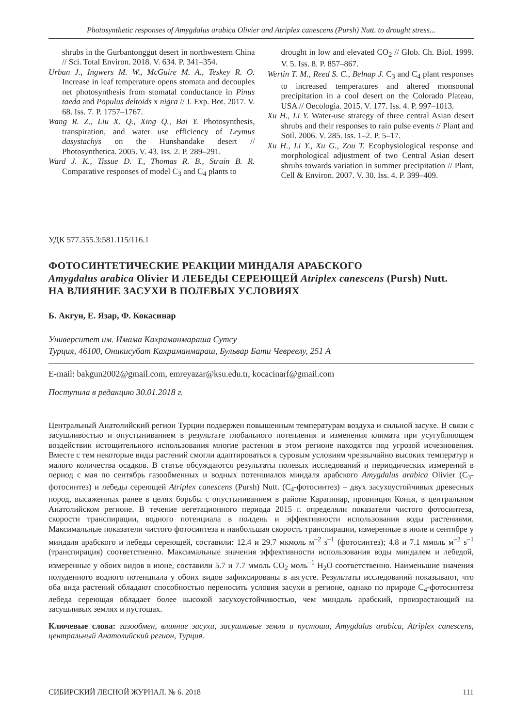Photosynthetic responses of Amygdalus arabica Olivier and Atriplex canescens (Pursh) Nutt. to drought stress...
shrubs in the Gurbantonggut desert in northwestern China // Sci. Total Environ. 2018. V. 634. P. 341–354.
Urban J., Ingwers M. W., McGuire M. A., Teskey R. O. Increase in leaf temperature opens stomata and decouples net photosynthesis from stomatal conductance in Pinus taeda and Populus deltoids x nigra // J. Exp. Bot. 2017. V. 68. Iss. 7. P. 1757–1767.
Wang R. Z., Liu X. Q., Xing Q., Bai Y. Photosynthesis, transpiration, and water use efficiency of Leymus dasystachys on the Hunshandake desert // Photosynthetica. 2005. V. 43. Iss. 2. P. 289–291.
Ward J. K., Tissue D. T., Thomas R. B., Strain B. R. Comparative responses of model C<sub>3</sub> and C<sub>4</sub> plants to
drought in low and elevated CO<sub>2</sub> // Glob. Ch. Biol. 1999. V. 5. Iss. 8. P. 857–867.
Wertin T. M., Reed S. C., Belnap J. C<sub>3</sub> and C<sub>4</sub> plant responses to increased temperatures and altered monsoonal precipitation in a cool desert on the Colorado Plateau, USA // Oecologia. 2015. V. 177. Iss. 4. P. 997–1013.
Xu H., Li Y. Water-use strategy of three central Asian desert shrubs and their responses to rain pulse events // Plant and Soil. 2006. V. 285. Iss. 1–2. P. 5–17.
Xu H., Li Y., Xu G., Zou T. Ecophysiological response and morphological adjustment of two Central Asian desert shrubs towards variation in summer precipitation // Plant, Cell & Environ. 2007. V. 30. Iss. 4. P. 399–409.
УДК 577.355.3:581.115/116.1
ФОТОСИНТЕТИЧЕСКИЕ РЕАКЦИИ МИНДАЛЯ АРАБСКОГО
Amygdalus arabica Olivier И ЛЕБЕДЫ СЕРЕЮЩЕЙ Atriplex canescens (Pursh) Nutt.
НА ВЛИЯНИЕ ЗАСУХИ В ПОЛЕВЫХ УСЛОВИЯХ
Б. Акгун, Е. Язар, Ф. Кокасинар
Университет им. Имама Кахраманмараша Сутсу
Турция, 46100, Оникисубат Кахраманмараш, Бульвар Бати Чевреелу, 251 А
E-mail: bakgun2002@gmail.com, emreyazar@ksu.edu.tr, kocacinarf@gmail.com
Поступила в редакцию 30.01.2018 г.
Центральный Анатолийский регион Турции подвержен повышенным температурам воздуха и сильной засухе. В связи с засушливостью и опустыниванием в результате глобального потепления и изменения климата при усугубляющем воздействии истощительного использования многие растения в этом регионе находятся под угрозой исчезновения. Вместе с тем некоторые виды растений смогли адаптироваться к суровым условиям чрезвычайно высоких температур и малого количества осадков. В статье обсуждаются результаты полевых исследований и периодических измерений в период с мая по сентябрь газообменных и водных потенциалов миндаля арабского Amygdalus arabica Olivier (C<sub>3</sub>-фотосинтез) и лебеды сереющей Atriplex canescens (Pursh) Nutt. (C<sub>4</sub>-фотосинтез) – двух засухоустойчивых древесных пород, высаженных ранее в целях борьбы с опустыниванием в районе Карапинар, провинция Конья, в центральном Анатолийском регионе. В течение вегетационного периода 2015 г. определяли показатели чистого фотосинтеза, скорости транспирации, водного потенциала в полдень и эффективности использования воды растениями. Максимальные показатели чистого фотосинтеза и наибольшая скорость транспирации, измеренные в июле и сентябре у миндаля арабского и лебеды сереющей, составили: 12.4 и 29.7 мкмоль м<sup>–2</sup> s<sup>–1</sup> (фотосинтез); 4.8 и 7.1 ммоль м<sup>–2</sup> s<sup>–1</sup> (транспирация) соответственно. Максимальные значения эффективности использования воды миндалем и лебедой, измеренные у обоих видов в июне, составили 5.7 и 7.7 ммоль CO<sub>2</sub> моль<sup>–1</sup> H<sub>2</sub>O соответственно. Наименьшие значения полуденного водного потенциала у обоих видов зафиксированы в августе. Результаты исследований показывают, что оба вида растений обладают способностью переносить условия засухи в регионе, однако по природе C<sub>4</sub>-фотосинтеза лебеда сереющая обладает более высокой засухоустойчивостью, чем миндаль арабский, произрастающий на засушливых землях и пустошах.
Ключевые слова: газообмен, влияние засухи, засушливые земли и пустоши, Amygdalus arabica, Atriplex canescens, центральный Анатолийский регион, Турция.
СИБИРСКИЙ ЛЕСНОЙ ЖУРНАЛ. № 6. 2018 111